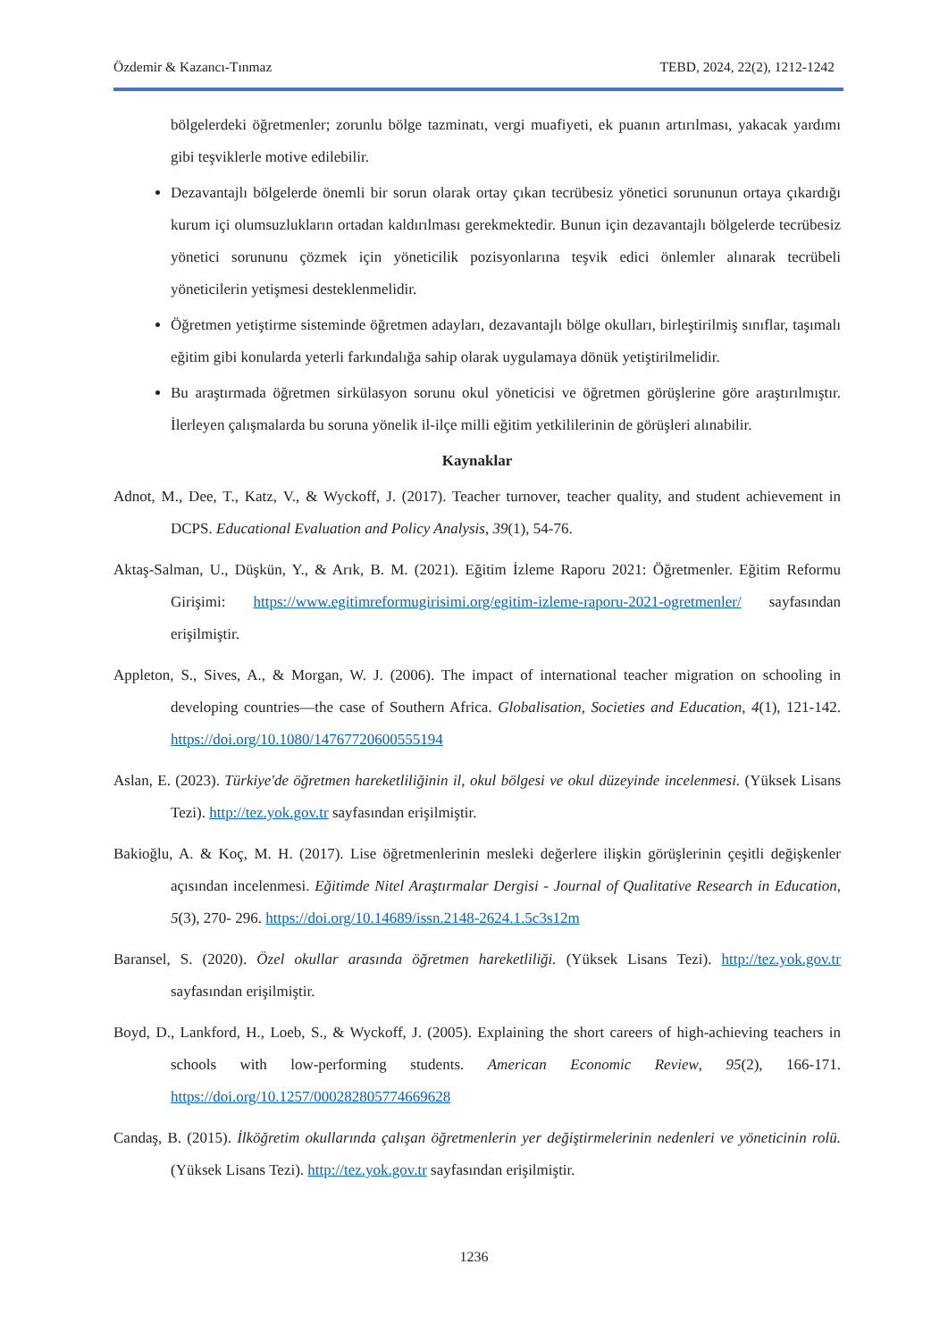Özdemir & Kazancı-Tınmaz TEBD, 2024, 22(2), 1212-1242
bölgelerdeki öğretmenler; zorunlu bölge tazminatı, vergi muafiyeti, ek puanın artırılması, yakacak yardımı gibi teşviklerle motive edilebilir.
Dezavantajlı bölgelerde önemli bir sorun olarak ortay çıkan tecrübesiz yönetici sorununun ortaya çıkardığı kurum içi olumsuzlukların ortadan kaldırılması gerekmektedir. Bunun için dezavantajlı bölgelerde tecrübesiz yönetici sorununu çözmek için yöneticilik pozisyonlarına teşvik edici önlemler alınarak tecrübeli yöneticilerin yetişmesi desteklenmelidir.
Öğretmen yetiştirme sisteminde öğretmen adayları, dezavantajlı bölge okulları, birleştirilmiş sınıflar, taşımalı eğitim gibi konularda yeterli farkındalığa sahip olarak uygulamaya dönük yetiştirilmelidir.
Bu araştırmada öğretmen sirkülasyon sorunu okul yöneticisi ve öğretmen görüşlerine göre araştırılmıştır. İlerleyen çalışmalarda bu soruna yönelik il-ilçe milli eğitim yetkililerinin de görüşleri alınabilir.
Kaynaklar
Adnot, M., Dee, T., Katz, V., & Wyckoff, J. (2017). Teacher turnover, teacher quality, and student achievement in DCPS. Educational Evaluation and Policy Analysis, 39(1), 54-76.
Aktaş-Salman, U., Düşkün, Y., & Arık, B. M. (2021). Eğitim İzleme Raporu 2021: Öğretmenler. Eğitim Reformu Girişimi: https://www.egitimreformugirisimi.org/egitim-izleme-raporu-2021-ogretmenler/ sayfasından erişilmiştir.
Appleton, S., Sives, A., & Morgan, W. J. (2006). The impact of international teacher migration on schooling in developing countries—the case of Southern Africa. Globalisation, Societies and Education, 4(1), 121-142. https://doi.org/10.1080/14767720600555194
Aslan, E. (2023). Türkiye'de öğretmen hareketliliğinin il, okul bölgesi ve okul düzeyinde incelenmesi. (Yüksek Lisans Tezi). http://tez.yok.gov.tr sayfasından erişilmiştir.
Bakioğlu, A. & Koç, M. H. (2017). Lise öğretmenlerinin mesleki değerlere ilişkin görüşlerinin çeşitli değişkenler açısından incelenmesi. Eğitimde Nitel Araştırmalar Dergisi - Journal of Qualitative Research in Education, 5(3), 270- 296. https://doi.org/10.14689/issn.2148-2624.1.5c3s12m
Baransel, S. (2020). Özel okullar arasında öğretmen hareketliliği. (Yüksek Lisans Tezi). http://tez.yok.gov.tr sayfasından erişilmiştir.
Boyd, D., Lankford, H., Loeb, S., & Wyckoff, J. (2005). Explaining the short careers of high-achieving teachers in schools with low-performing students. American Economic Review, 95(2), 166-171. https://doi.org/10.1257/000282805774669628
Candaş, B. (2015). İlköğretim okullarında çalışan öğretmenlerin yer değiştirmelerinin nedenleri ve yöneticinin rolü. (Yüksek Lisans Tezi). http://tez.yok.gov.tr sayfasından erişilmiştir.
1236